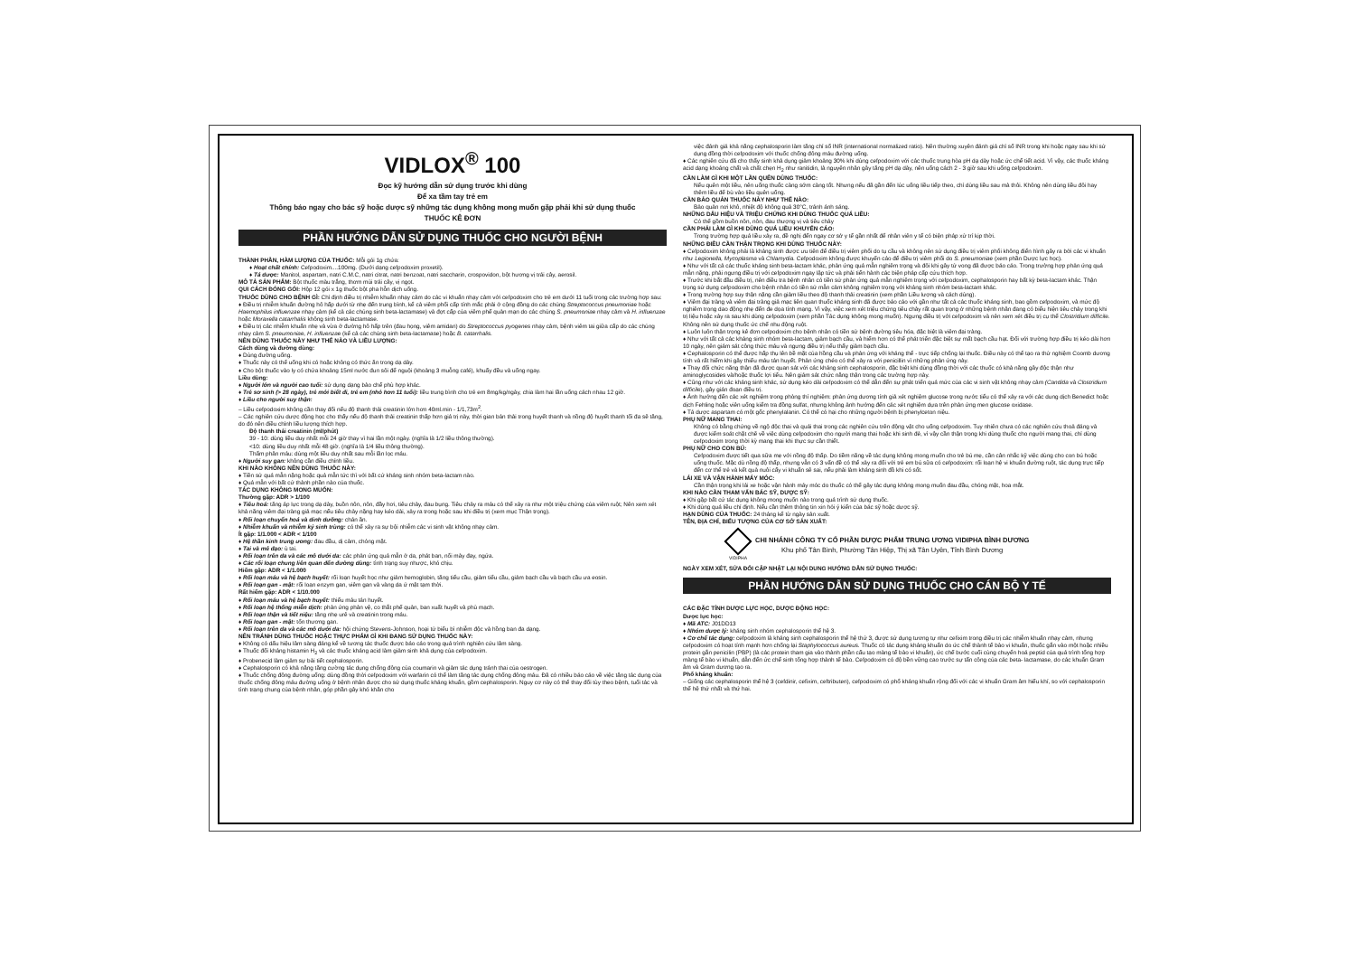VIDLOX<sup>®</sup> 100
Đọc kỹ hướng dẫn sử dụng trước khi dùng
Để xa tầm tay trẻ em
Thông báo ngay cho bác sỹ hoặc dược sỹ những tác dụng không mong muốn gặp phải khi sử dụng thuốc
THUỐC KÊ ĐƠN
PHẦN HƯỚNG DẪN SỬ DỤNG THUỐC CHO NGƯỜI BỆNH
THÀNH PHẦN, HÀM LƯỢNG CỦA THUỐC: Mỗi gói 1g chứa:
♦ Hoạt chất chính: Cefpodoxim....100mg. (Dưới dạng cefpodoxim proxetil).
♦ Tá dược: Manitol, aspartam, natri C.M.C, natri citrat, natri benzoat, natri saccharin, crospovidon, bột hương vị trái cây, aerosil.
MÔ TẢ SẢN PHẨM: Bột thuốc màu trắng, thơm mùi trái cây, vị ngọt.
QUI CÁCH ĐÓNG GÓI: Hộp 12 gói x 1g thuốc bột pha hỗn dịch uống.
THUỐC DÙNG CHO BỆNH GÌ: Chỉ định điều trị nhiễm khuẩn nhạy cảm do các vi khuẩn nhạy cảm với cefpodoxim cho trẻ em dưới 11 tuổi trong các trường hợp sau:
♦ Điều trị nhiễm khuẩn đường hô hấp dưới từ nhẹ đến trung bình, kể cả viêm phổi cấp tính mắc phải ở cộng đồng do các chủng Streptococcus pneumoniae hoặc Haemophilus influenzae nhạy cảm (kể cả các chủng sinh beta-lactamase) và đợt cấp của viêm phế quản mạn do các chủng S. pneumoniae nhạy cảm và H. influenzae hoặc Moraxella catarrhalis không sinh beta-lactamase.
♦ Điều trị các nhiễm khuẩn nhẹ và vừa ở đường hô hấp trên (đau họng, viêm amidan) do Streptococcus pyogenes nhạy cảm, bệnh viêm tai giữa cấp do các chủng nhạy cảm S. pneumoniae, H. influenzae (kể cả các chủng sinh beta-lactamase) hoặc B. catarrhalis.
NÊN DÙNG THUỐC NÀY NHƯ THẾ NÀO VÀ LIỀU LƯỢNG:
Cách dùng và đường dùng:
♦ Dùng đường uống.
♦ Thuốc này có thể uống khi có hoặc không có thức ăn trong dạ dày.
♦ Cho bột thuốc vào ly có chứa khoảng 15ml nước đun sôi để nguội (khoảng 3 muỗng café), khuấy đều và uống ngay.
Liều dùng:
♦ Người lớn và người cao tuổi: sử dụng dạng bào chế phù hợp khác.
♦ Trẻ sơ sinh (> 28 ngày), trẻ mới biết đi, trẻ em (nhỏ hơn 11 tuổi): liều trung bình cho trẻ em 8mg/kg/ngày, chia làm hai lần uống cách nhau 12 giờ.
♦ Liều cho người suy thận:
– Liều cefpodoxim không cần thay đổi nếu độ thanh thải creatinin lớn hơn 40ml.min - 1/1,73m<sup>2</sup>.
– Các nghiên cứu dược động học cho thấy nếu độ thanh thải creatinin thấp hơn giá trị này, thời gian bán thải trong huyết thanh và nồng độ huyết thanh tối đa sẽ tăng, do đó nên điều chỉnh liều lượng thích hợp.
Độ thanh thải creatinin (ml/phút)
39 - 10: dùng liều duy nhất mỗi 24 giờ thay vì hai lần một ngày. (nghĩa là 1/2 liều thông thường).
<10: dùng liều duy nhất mỗi 48 giờ. (nghĩa là 1/4 liều thông thường).
Thẩm phân máu: dùng một liều duy nhất sau mỗi lần lọc máu.
♦ Người suy gan: không cần điều chỉnh liều.
KHI NÀO KHÔNG NÊN DÙNG THUỐC NÀY:
♦ Tiền sử quá mẫn nặng hoặc quá mẫn tức thì với bất cứ kháng sinh nhóm beta-lactam nào.
♦ Quá mẫn với bất cứ thành phần nào của thuốc.
TÁC DỤNG KHÔNG MONG MUỐN:
Thường gặp: ADR > 1/100
♦ Tiêu hoá: tăng áp lực trong dạ dày, buồn nôn, nôn, đầy hơi, tiêu chảy, đau bụng. Tiêu chảy ra máu có thể xảy ra như một triệu chứng của viêm ruột; Nên xem xét khả năng viêm đại tràng giả mạc nếu tiêu chảy nặng hay kéo dài, xảy ra trong hoặc sau khi điều trị (xem mục Thận trọng).
♦ Rối loạn chuyển hoá và dinh dưỡng: chán ăn.
♦ Nhiễm khuẩn và nhiễm ký sinh trùng: có thể xảy ra sự bội nhiễm các vi sinh vật không nhạy cảm.
Ít gặp: 1/1.000 < ADR < 1/100
♦ Hệ thần kinh trung ương: đau đầu, dị cảm, chóng mặt.
♦ Tai và mê đạo: ù tai.
♦ Rối loạn trên da và các mô dưới da: các phản ứng quá mẫn ở da, phát ban, nổi mày đay, ngứa.
♦ Các rối loạn chung liên quan đến đường dùng: tình trạng suy nhược, khó chịu.
Hiếm gặp: ADR < 1/1.000
♦ Rối loạn máu và hệ bạch huyết: rối loạn huyết học như giảm hemoglobin, tăng tiểu cầu, giảm tiểu cầu, giảm bạch cầu và bạch cầu ưa eosin.
♦ Rối loạn gan - mật: rối loạn enzym gan, viêm gan và vàng da ứ mật tạm thời.
Rất hiếm gặp: ADR < 1/10.000
♦ Rối loạn máu và hệ bạch huyết: thiếu máu tán huyết.
♦ Rối loạn hệ thống miễn dịch: phản ứng phản vệ, co thắt phế quản, ban xuất huyết và phù mạch.
♦ Rối loạn thận và tiết niệu: tăng nhẹ urê và creatinin trong máu.
♦ Rối loạn gan - mật: tổn thương gan.
♦ Rối loạn trên da và các mô dưới da: hội chứng Stevens-Johnson, hoại tử biểu bì nhiễm độc và hồng ban đa dạng.
NÊN TRÁNH DÙNG THUỐC HOẶC THỰC PHẨM GÌ KHI ĐANG SỬ DỤNG THUỐC NÀY:
♦ Không có dấu hiệu lâm sàng đáng kể về tương tác thuốc được báo cáo trong quá trình nghiên cứu lâm sàng.
♦ Thuốc đối kháng histamin H<sub>2</sub> và các thuốc kháng acid làm giảm sinh khả dụng của cefpodoxim.
♦ Probenecid làm giảm sự bài tiết cephalosporin.
♦ Cephalosporin có khả năng tăng cường tác dụng chống đông của coumarin và giảm tác dụng tránh thai của oestrogen.
♦ Thuốc chống đông đường uống: dùng đồng thời cefpodoxim với warfarin có thể làm tăng tác dụng chống đông máu. Đã có nhiều báo cáo về việc tăng tác dụng của thuốc chống đông máu đường uống ở bệnh nhân được cho sử dụng thuốc kháng khuẩn, gồm cephalosporin. Nguy cơ này có thể thay đổi tùy theo bệnh, tuổi tác và tình trạng chung của bệnh nhân, góp phần gây khó khăn cho
việc đánh giá khả năng cephalosporin làm tăng chỉ số INR (international normalized ratio). Nên thường xuyên đánh giá chỉ số INR trong khi hoặc ngay sau khi sử dụng đồng thời cefpodoxim với thuốc chống đông máu đường uống.
♦ Các nghiên cứu đã cho thấy sinh khả dụng giảm khoảng 30% khi dùng cefpodoxim với các thuốc trung hòa pH dạ dày hoặc ức chế tiết acid. Vì vậy, các thuốc kháng acid dạng khoáng chất và chất chẹn H<sub>2</sub> như ranitidin, là nguyên nhân gây tăng pH dạ dày, nên uống cách 2 - 3 giờ sau khi uống cefpodoxim.
CẦN LÀM GÌ KHI MỘT LẦN QUÊN DÙNG THUỐC:
Nếu quên một liều, nên uống thuốc càng sớm càng tốt. Nhưng nếu đã gần đến lúc uống liều tiếp theo, chỉ dùng liều sau mà thôi. Không nên dùng liều đôi hay thêm liều để bù vào liều quên uống.
CẦN BẢO QUẢN THUỐC NÀY NHƯ THẾ NÀO:
Bảo quản nơi khô, nhiệt độ không quá 30°C, tránh ánh sáng.
NHỮNG DẤU HIỆU VÀ TRIỆU CHỨNG KHI DÙNG THUỐC QUÁ LIỀU:
Có thể gồm buồn nôn, nôn, đau thượng vị và tiêu chảy
CẦN PHẢI LÀM GÌ KHI DÙNG QUÁ LIỀU KHUYẾN CÁO:
Trong trường hợp quá liều xảy ra, đề nghị đến ngay cơ sở y tế gần nhất để nhân viên y tế có biện pháp xử trí kịp thời.
NHỮNG ĐIỀU CẦN THẬN TRỌNG KHI DÙNG THUỐC NÀY:
♦ Cefpodoxim không phải là kháng sinh được ưu tiên để điều trị viêm phổi do tụ cầu và không nên sử dụng điều trị viêm phổi không điển hình gây ra bởi các vi khuẩn như Legionella, Mycoplasma và Chlamydia. Cefpodoxim không được khuyến cáo để điều trị viêm phổi do S. pneumoniae (xem phần Dược lực học).
♦ Như với tất cả các thuốc kháng sinh beta-lactam khác, phản ứng quá mẫn nghiêm trọng và đôi khi gây tử vong đã được báo cáo. Trong trường hợp phản ứng quá mẫn nặng, phải ngưng điều trị với cefpodoxim ngay lập tức và phải tiến hành các biện pháp cấp cứu thích hợp.
♦ Trước khi bắt đầu điều trị, nên điều tra bệnh nhân có tiền sử phản ứng quá mẫn nghiêm trọng với cefpodoxim, cephalosporin hay bất kỳ beta-lactam khác. Thận trọng sử dụng cefpodoxim cho bệnh nhân có tiền sử mẫn cảm không nghiêm trọng với kháng sinh nhóm beta-lactam khác.
♦ Trong trường hợp suy thận nặng cần giảm liều theo độ thanh thải creatinin (xem phần Liều lượng và cách dùng).
♦ Viêm đại tràng và viêm đại tràng giả mạc liên quan thuốc kháng sinh đã được báo cáo với gần như tất cả các thuốc kháng sinh, bao gồm cefpodoxim, và mức độ nghiêm trọng dao động nhẹ đến đe dọa tính mạng. Vì vậy, việc xem xét triệu chứng tiêu chảy rất quan trọng ở những bệnh nhân đang có biểu hiện tiêu chảy trong khi trị liệu hoặc xảy ra sau khi dùng cefpodoxim (xem phần Tác dụng không mong muốn). Ngưng điều trị với cefpodoxim và nên xem xét điều trị cụ thể Clostridium difficile. Không nên sử dụng thuốc ức chế nhu động ruột.
♦ Luôn luôn thận trọng kê đơn cefpodoxim cho bệnh nhân có tiền sử bệnh đường tiêu hóa, đặc biệt là viêm đại tràng.
♦ Như với tất cả các kháng sinh nhóm beta-lactam, giảm bạch cầu, và hiếm hơn có thể phát triển đặc biệt sự mất bạch cầu hạt. Đối với trường hợp điều trị kéo dài hơn 10 ngày, nên giám sát công thức máu và ngưng điều trị nếu thấy giảm bạch cầu.
♦ Cephalosporin có thể được hấp thụ lên bề mặt của hồng cầu và phản ứng với kháng thể - trực tiếp chống lại thuốc. Điều này có thể tạo ra thử nghiệm Coomb dương tính và rất hiếm khi gây thiếu máu tán huyết. Phản ứng chéo có thể xảy ra với penicillin vì những phản ứng này.
♦ Thay đổi chức năng thận đã được quan sát với các kháng sinh cephalosporin, đặc biệt khi dùng đồng thời với các thuốc có khả năng gây độc thận như aminoglycosides và/hoặc thuốc lợi tiểu. Nên giám sát chức năng thận trong các trường hợp này.
♦ Cũng như với các kháng sinh khác, sử dụng kéo dài cefpodoxim có thể dẫn đến sự phát triển quá mức của các vi sinh vật không nhạy cảm (Candida và Clostridium difficile), gây gián đoạn điều trị.
♦ Ảnh hưởng đến các xét nghiệm trong phòng thí nghiệm: phản ứng dương tính giả xét nghiệm glucose trong nước tiểu có thể xảy ra với các dung dịch Benedict hoặc dịch Fehling hoặc viên uống kiểm tra đồng sulfat, nhưng không ảnh hưởng đến các xét nghiệm dựa trên phản ứng men glucose oxidase.
♦ Tá dược aspartam có một gốc phenylalanin. Có thể có hại cho những người bệnh bị phenylceton niệu.
PHỤ NỮ MANG THAI:
Không có bằng chứng về ngộ độc thai và quái thai trong các nghiên cứu trên động vật cho uống cefpodoxim. Tuy nhiên chưa có các nghiên cứu thoả đáng và được kiểm soát chặt chẽ về việc dùng cefpodoxim cho người mang thai hoặc khi sinh đẻ, vì vậy cần thận trọng khi dùng thuốc cho người mang thai, chỉ dùng cefpodoxim trong thời kỳ mang thai khi thực sự cần thiết.
PHỤ NỮ CHO CON BÚ:
Cefpodoxim được tiết qua sữa mẹ với nồng độ thấp. Do tiềm năng về tác dụng không mong muốn cho trẻ bú mẹ, cần cân nhắc kỹ việc dùng cho con bú hoặc uống thuốc. Mặc dù nồng độ thấp, nhưng vẫn có 3 vấn đề có thể xảy ra đối với trẻ em bú sữa có cefpodoxim: rối loạn hệ vi khuẩn đường ruột, tác dụng trực tiếp đến cơ thể trẻ và kết quả nuôi cấy vi khuẩn sẽ sai, nếu phải làm kháng sinh đồ khi có sốt.
LÁI XE VÀ VẬN HÀNH MÁY MÓC:
Cần thận trọng khi lái xe hoặc vận hành máy móc do thuốc có thể gây tác dụng không mong muốn đau đầu, chóng mặt, hoa mắt.
KHI NÀO CẦN THAM VẤN BÁC SỸ, DƯỢC SỸ:
♦ Khi gặp bất cứ tác dụng không mong muốn nào trong quá trình sử dụng thuốc.
♦ Khi dùng quá liều chỉ định. Nếu cần thêm thông tin xin hỏi ý kiến của bác sỹ hoặc dược sỹ.
HẠN DÙNG CỦA THUỐC: 24 tháng kể từ ngày sản xuất.
TÊN, ĐỊA CHỈ, BIỂU TƯỢNG CỦA CƠ SỞ SẢN XUẤT:
VIDIPHA
CHI NHÁNH CÔNG TY CỔ PHẦN DƯỢC PHẨM TRUNG ƯƠNG VIDIPHA BÌNH DƯƠNG
Khu phố Tân Bình, Phường Tân Hiệp, Thị xã Tân Uyên, Tỉnh Bình Dương
NGÀY XEM XÉT, SỬA ĐỔI CẬP NHẬT LẠI NỘI DUNG HƯỚNG DẪN SỬ DỤNG THUỐC:
PHẦN HƯỚNG DẪN SỬ DỤNG THUỐC CHO CÁN BỘ Y TẾ
CÁC ĐẶC TÍNH DƯỢC LỰC HỌC, DƯỢC ĐỘNG HỌC:
Dược lực học:
♦ Mã ATC: J01DD13
♦ Nhóm dược lý: kháng sinh nhóm cephalosporin thế hệ 3.
♦ Cơ chế tác dụng: cefpodoxim là kháng sinh cephalosporin thế hệ thứ 3, được sử dụng tương tự như cefixim trong điều trị các nhiễm khuẩn nhạy cảm, nhưng cefpodoxim có hoạt tính mạnh hơn chống lại Staphylococcus aureus. Thuốc có tác dụng kháng khuẩn do ức chế thành tế bào vi khuẩn, thuốc gắn vào một hoặc nhiều protein gắn penicilin (PBP) (là các protein tham gia vào thành phần cấu tạo màng tế bào vi khuẩn), ức chế bước cuối cùng chuyển hoá peptid của quá trình tổng hợp màng tế bào vi khuẩn, dẫn đến ức chế sinh tổng hợp thành tế bào. Cefpodoxim có độ bền vững cao trước sự tấn công của các beta- lactamase, do các khuẩn Gram âm và Gram dương tạo ra.
Phổ kháng khuẩn:
– Giống các cephalosporin thế hệ 3 (cefdinir, cefixim, ceftributen), cefpodoxim có phổ kháng khuẩn rộng đối với các vi khuẩn Gram âm hiếu khí, so với cephalosporin thế hệ thứ nhất và thứ hai.